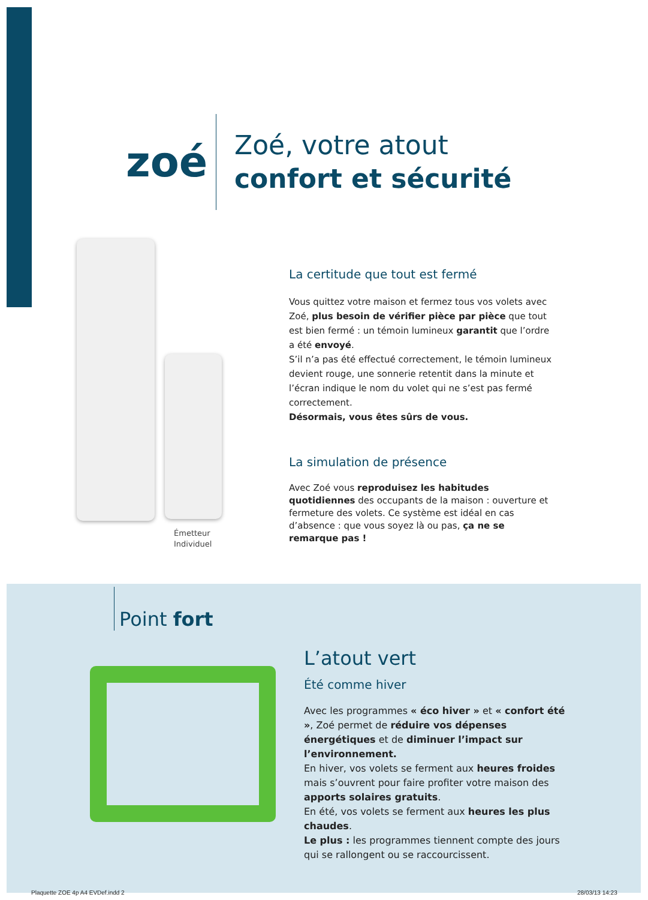zoé
Zoé, votre atout
confort et sécurité
Émetteur
Individuel
La certitude que tout est fermé
Vous quittez votre maison et fermez tous vos volets avec Zoé, plus besoin de vérifier pièce par pièce que tout est bien fermé : un témoin lumineux garantit que l’ordre a été envoyé.
S’il n’a pas été effectué correctement, le témoin lumineux devient rouge, une sonnerie retentit dans la minute et l’écran indique le nom du volet qui ne s’est pas fermé correctement.
Désormais, vous êtes sûrs de vous.
La simulation de présence
Avec Zoé vous reproduisez les habitudes quotidiennes des occupants de la maison : ouverture et fermeture des volets. Ce système est idéal en cas d’absence : que vous soyez là ou pas, ça ne se remarque pas !
Point fort
L’atout vert
Été comme hiver
Avec les programmes « éco hiver » et « confort été », Zoé permet de réduire vos dépenses énergétiques et de diminuer l’impact sur l’environnement.
En hiver, vos volets se ferment aux heures froides mais s’ouvrent pour faire profiter votre maison des apports solaires gratuits.
En été, vos volets se ferment aux heures les plus chaudes.
Le plus : les programmes tiennent compte des jours qui se rallongent ou se raccourcissent.
Plaquette ZOE 4p A4 EVDef.indd 2
28/03/13 14:23